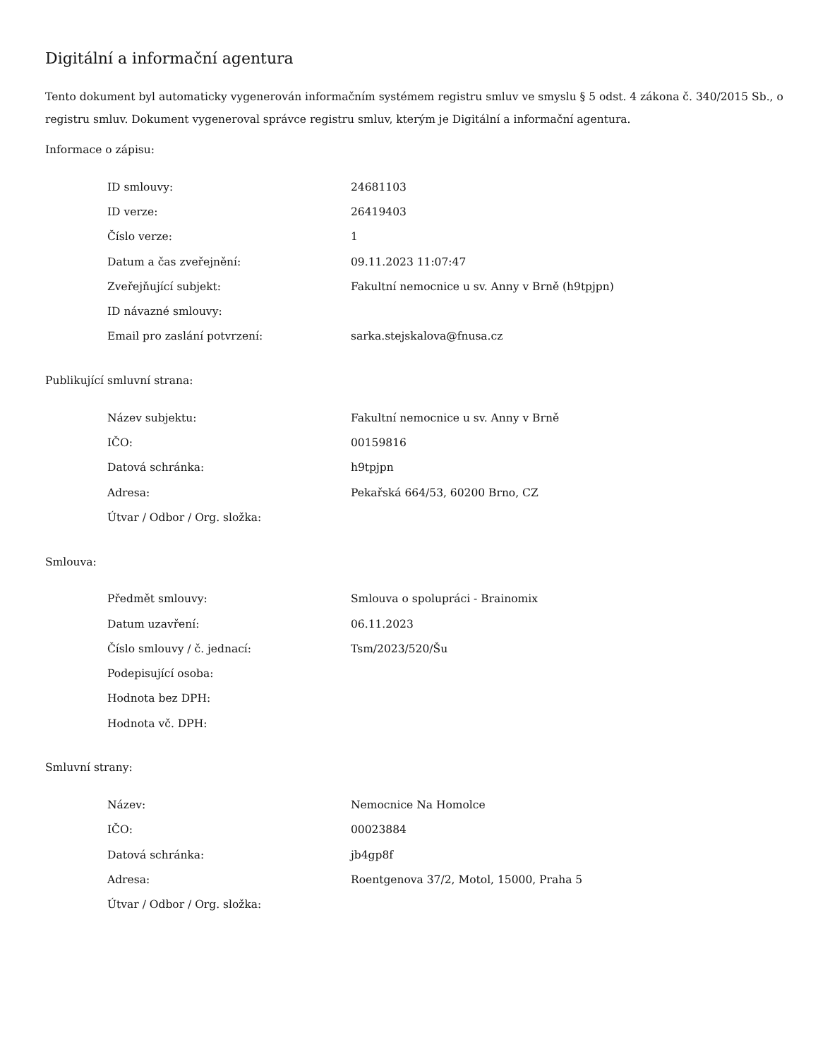Digitální a informační agentura
Tento dokument byl automaticky vygenerován informačním systémem registru smluv ve smyslu § 5 odst. 4 zákona č. 340/2015 Sb., o registru smluv. Dokument vygeneroval správce registru smluv, kterým je Digitální a informační agentura.
Informace o zápisu:
| ID smlouvy: | 24681103 |
| ID verze: | 26419403 |
| Číslo verze: | 1 |
| Datum a čas zveřejnění: | 09.11.2023 11:07:47 |
| Zveřejňující subjekt: | Fakultní nemocnice u sv. Anny v Brně (h9tpjpn) |
| ID návazné smlouvy: | |
| Email pro zaslání potvrzení: | sarka.stejskalova@fnusa.cz |
Publikující smluvní strana:
| Název subjektu: | Fakultní nemocnice u sv. Anny v Brně |
| IČO: | 00159816 |
| Datová schránka: | h9tpjpn |
| Adresa: | Pekařská 664/53, 60200 Brno, CZ |
| Útvar / Odbor / Org. složka: | |
Smlouva:
| Předmět smlouvy: | Smlouva o spolupráci - Brainomix |
| Datum uzavření: | 06.11.2023 |
| Číslo smlouvy / č. jednací: | Tsm/2023/520/Šu |
| Podepisující osoba: | |
| Hodnota bez DPH: | |
| Hodnota vč. DPH: | |
Smluvní strany:
| Název: | Nemocnice Na Homolce |
| IČO: | 00023884 |
| Datová schránka: | jb4gp8f |
| Adresa: | Roentgenova 37/2, Motol, 15000, Praha 5 |
| Útvar / Odbor / Org. složka: | |